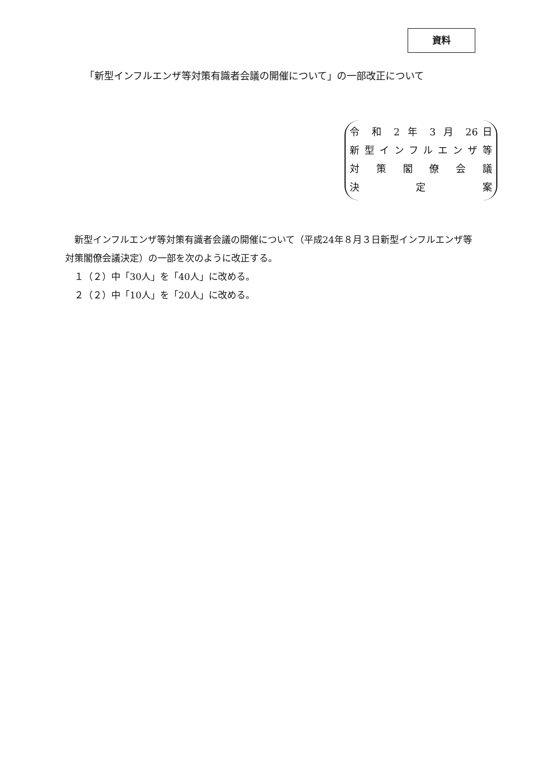資料
「新型インフルエンザ等対策有識者会議の開催について」の一部改正について
令 和 2 年 3 月 26日
新型インフルエンザ等
対 策 閣 僚 会 議
決 定 案
　新型インフルエンザ等対策有識者会議の開催について（平成24年８月３日新型インフルエンザ等対策閣僚会議決定）の一部を次のように改正する。
　１（２）中「30人」を「40人」に改める。
　２（２）中「10人」を「20人」に改める。